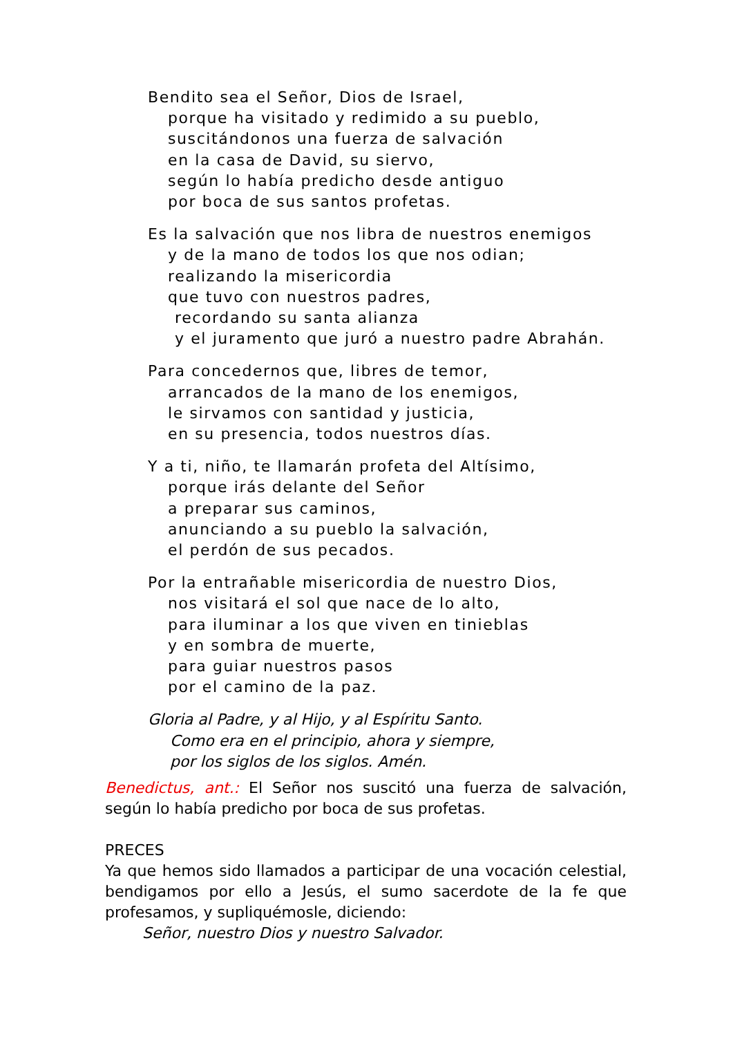Bendito sea el Señor, Dios de Israel,
porque ha visitado y redimido a su pueblo,
suscitándonos una fuerza de salvación
en la casa de David, su siervo,
según lo había predicho desde antiguo
por boca de sus santos profetas.
Es la salvación que nos libra de nuestros enemigos
y de la mano de todos los que nos odian;
realizando la misericordia
que tuvo con nuestros padres,
recordando su santa alianza
y el juramento que juró a nuestro padre Abrahán.
Para concedernos que, libres de temor,
arrancados de la mano de los enemigos,
le sirvamos con santidad y justicia,
en su presencia, todos nuestros días.
Y a ti, niño, te llamarán profeta del Altísimo,
porque irás delante del Señor
a preparar sus caminos,
anunciando a su pueblo la salvación,
el perdón de sus pecados.
Por la entrañable misericordia de nuestro Dios,
nos visitará el sol que nace de lo alto,
para iluminar a los que viven en tinieblas
y en sombra de muerte,
para guiar nuestros pasos
por el camino de la paz.
Gloria al Padre, y al Hijo, y al Espíritu Santo.
Como era en el principio, ahora y siempre,
por los siglos de los siglos. Amén.
Benedictus, ant.: El Señor nos suscitó una fuerza de salvación, según lo había predicho por boca de sus profetas.
PRECES
Ya que hemos sido llamados a participar de una vocación celestial, bendigamos por ello a Jesús, el sumo sacerdote de la fe que profesamos, y supliquémosle, diciendo:
Señor, nuestro Dios y nuestro Salvador.